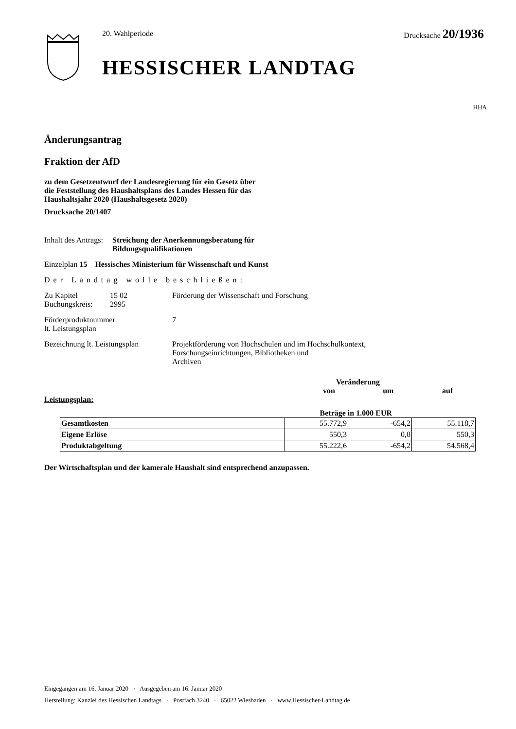20. Wahlperiode Drucksache 20/1936
HESSISCHER LANDTAG
HHA
Änderungsantrag
Fraktion der AfD
zu dem Gesetzentwurf der Landesregierung für ein Gesetz über
die Feststellung des Haushaltsplans des Landes Hessen für das
Haushaltsjahr 2020 (Haushaltsgesetz 2020)
Drucksache 20/1407
Inhalt des Antrags: Streichung der Anerkennungsberatung für Bildungsqualifikationen
Einzelplan 15 Hessisches Ministerium für Wissenschaft und Kunst
Der Landtag wolle beschließen:
Zu Kapitel
Buchungskreis: 15 02
2995 Förderung der Wissenschaft und Forschung
Förderproduktnummer
lt. Leistungsplan 7
Bezeichnung lt. Leistungsplan Projektförderung von Hochschulen und im Hochschulkontext,
Forschungseinrichtungen, Bibliotheken und
Archiven
Veränderung
von um auf
Leistungsplan:
Beträge in 1.000 EUR
| Gesamtkosten | 55.772,9 | -654,2 | 55.118,7 |
| Eigene Erlöse | 550,3 | 0,0 | 550,3 |
| Produktabgeltung | 55.222,6 | -654,2 | 54.568,4 |
Der Wirtschaftsplan und der kamerale Haushalt sind entsprechend anzupassen.
Eingegangen am 16. Januar 2020 · Ausgegeben am 16. Januar 2020
Herstellung: Kanzlei des Hessischen Landtags · Postfach 3240 · 65022 Wiesbaden · www.Hessischer-Landtag.de